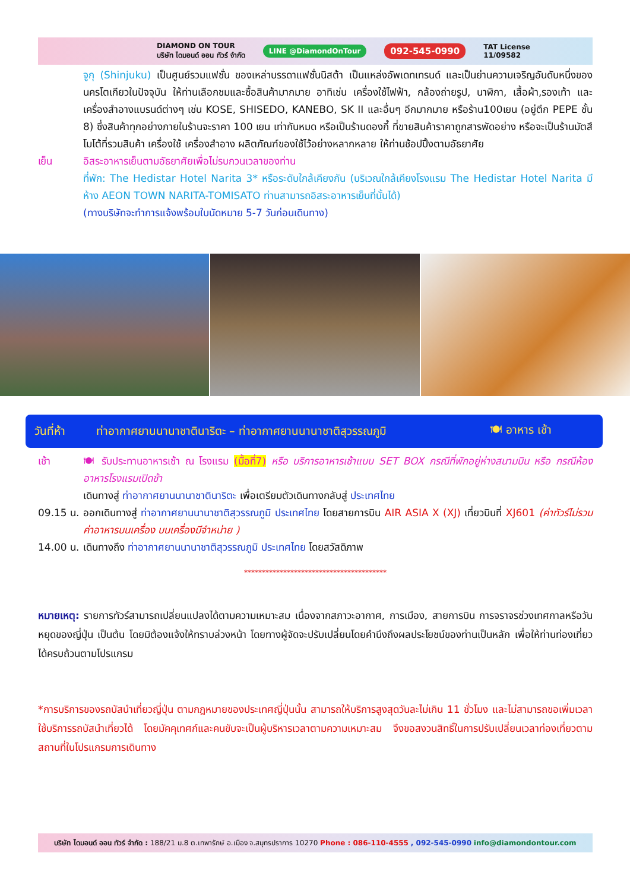DIAMOND ON TOUR
บริษัท ไดมอนด์ ออน ทัวร์ จำกัด LINE @DiamondOnTour 092-545-0990 TAT License
11/09582
จูกุ (Shinjuku) เป็นศูนย์รวมแฟชั่น ของเหล่าบรรดาแฟชั่นนิสต้า เป็นแหล่งอัพเดทเทรนด์ และเป็นย่านความเจริญอันดับหนึ่งของนครโตเกียวในปัจจุบัน ให้ท่านเลือกชมและซื้อสินค้ามากมาย อาทิเช่น เครื่องใช้ไฟฟ้า, กล้องถ่ายรูป, นาฬิกา, เสื้อผ้า,รองเท้า และเครื่องสำอางแบรนด์ต่างๆ เช่น KOSE, SHISEDO, KANEBO, SK II และอื่นๆ อีกมากมาย หรือร้าน100เยน (อยู่ตึก PEPE ชั้น 8) ซึ่งสินค้าทุกอย่างภายในร้านจะราคา 100 เยน เท่ากันหมด หรือเป็นร้านดองกี้ ที่ขายสินค้าราคาถูกสารพัดอย่าง หรือจะเป็นร้านมัตสึโมโต้ที่รวมสินค้า เครื่องใช้ เครื่องสำอาง ผลิตภัณฑ์ของใช้ไว้อย่างหลากหลาย ให้ท่านช้อปปิ้งตามอัธยาศัย
เย็น อิสระอาหารเย็นตามอัธยาศัยเพื่อไม่รบกวนเวลาของท่าน
ที่พัก: The Hedistar Hotel Narita 3* หรือระดับใกล้เคียงกัน (บริเวณใกล้เคียงโรงแรม The Hedistar Hotel Narita มีห้าง AEON TOWN NARITA-TOMISATO ท่านสามารถอิสระอาหารเย็นที่นั้นได้)
(ทางบริษัทจะทำการแจ้งพร้อมใบนัดหมาย 5-7 วันก่อนเดินทาง)
วันที่ห้า ท่าอากาศยานนานาชาตินาริตะ – ท่าอากาศยานนานาชาติสุวรรณภูมิ 🍽 อาหาร เช้า
เช้า 🍽 รับประทานอาหารเช้า ณ โรงแรม (มื้อที่7) หรือ บริการอาหารเช้าแบบ SET BOX กรณีที่พักอยู่ห่างสนามบิน หรือ กรณีห้องอาหารโรงแรมเปิดช้า
เดินทางสู่ ท่าอากาศยานนานาชาตินาริตะ เพื่อเตรียมตัวเดินทางกลับสู่ ประเทศไทย
09.15 น.
ออกเดินทางสู่ ท่าอากาศยานนานาชาติสุวรรณภูมิ ประเทศไทย โดยสายการบิน AIR ASIA X (XJ) เที่ยวบินที่ XJ601 (ค่าทัวร์ไม่รวมค่าอาหารบนเครื่อง บนเครื่องมีจำหน่าย )
14.00 น.
เดินทางถึง ท่าอากาศยานนานาชาติสุวรรณภูมิ ประเทศไทย โดยสวัสดิภาพ
****************************************
หมายเหตุ: รายการทัวร์สามารถเปลี่ยนแปลงได้ตามความเหมาะสม เนื่องจากสภาวะอากาศ, การเมือง, สายการบิน การจราจรช่วงเทศกาลหรือวันหยุดของญี่ปุ่น เป็นต้น โดยมิต้องแจ้งให้ทราบล่วงหน้า โดยทางผู้จัดจะปรับเปลี่ยนโดยคำนึงถึงผลประโยชน์ของท่านเป็นหลัก เพื่อให้ท่านท่องเที่ยวได้ครบถ้วนตามโปรแกรม
*การบริการของรถบัสนำเที่ยวญี่ปุ่น ตามกฎหมายของประเทศญี่ปุ่นนั้น สามารถให้บริการสูงสุดวันละไม่เกิน 11 ชั่วโมง และไม่สามารถขอเพิ่มเวลาใช้บริการรถบัสนำเที่ยวได้ โดยมัคคุเทศก์และคนขับจะเป็นผู้บริหารเวลาตามความเหมาะสม จึงขอสงวนสิทธิ์ในการปรับเปลี่ยนเวลาท่องเที่ยวตามสถานที่ในโปรแกรมการเดินทาง
บริษัท ไดมอนด์ ออน ทัวร์ จำกัด : 188/21 ม.8 ต.เทพารักษ์ อ.เมือง จ.สมุทรปราการ 10270 Phone : 086-110-4555 , 092-545-0990 info@diamondontour.com